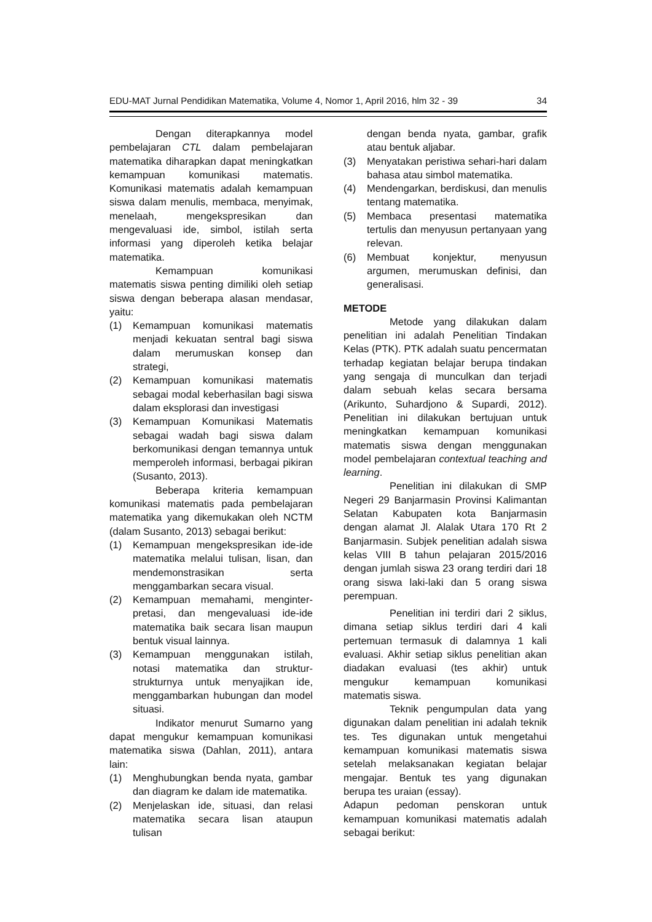EDU-MAT Jurnal Pendidikan Matematika, Volume 4, Nomor 1, April 2016, hlm 32 - 39 34
Dengan diterapkannya model pembelajaran CTL dalam pembelajaran matematika diharapkan dapat meningkatkan kemampuan komunikasi matematis. Komunikasi matematis adalah kemampuan siswa dalam menulis, membaca, menyimak, menelaah, mengekspresikan dan mengevaluasi ide, simbol, istilah serta informasi yang diperoleh ketika belajar matematika.
Kemampuan komunikasi matematis siswa penting dimiliki oleh setiap siswa dengan beberapa alasan mendasar, yaitu:
(1) Kemampuan komunikasi matematis menjadi kekuatan sentral bagi siswa dalam merumuskan konsep dan strategi,
(2) Kemampuan komunikasi matematis sebagai modal keberhasilan bagi siswa dalam eksplorasi dan investigasi
(3) Kemampuan Komunikasi Matematis sebagai wadah bagi siswa dalam berkomunikasi dengan temannya untuk memperoleh informasi, berbagai pikiran (Susanto, 2013).
Beberapa kriteria kemampuan komunikasi matematis pada pembelajaran matematika yang dikemukakan oleh NCTM (dalam Susanto, 2013) sebagai berikut:
(1) Kemampuan mengekspresikan ide-ide matematika melalui tulisan, lisan, dan mendemonstrasikan serta menggambarkan secara visual.
(2) Kemampuan memahami, menginter-pretasi, dan mengevaluasi ide-ide matematika baik secara lisan maupun bentuk visual lainnya.
(3) Kemampuan menggunakan istilah, notasi matematika dan struktur-strukturnya untuk menyajikan ide, menggambarkan hubungan dan model situasi.
Indikator menurut Sumarno yang dapat mengukur kemampuan komunikasi matematika siswa (Dahlan, 2011), antara lain:
(1) Menghubungkan benda nyata, gambar dan diagram ke dalam ide matematika.
(2) Menjelaskan ide, situasi, dan relasi matematika secara lisan ataupun tulisan
dengan benda nyata, gambar, grafik atau bentuk aljabar.
(3) Menyatakan peristiwa sehari-hari dalam bahasa atau simbol matematika.
(4) Mendengarkan, berdiskusi, dan menulis tentang matematika.
(5) Membaca presentasi matematika tertulis dan menyusun pertanyaan yang relevan.
(6) Membuat konjektur, menyusun argumen, merumuskan definisi, dan generalisasi.
METODE
Metode yang dilakukan dalam penelitian ini adalah Penelitian Tindakan Kelas (PTK). PTK adalah suatu pencermatan terhadap kegiatan belajar berupa tindakan yang sengaja di munculkan dan terjadi dalam sebuah kelas secara bersama (Arikunto, Suhardjono & Supardi, 2012). Penelitian ini dilakukan bertujuan untuk meningkatkan kemampuan komunikasi matematis siswa dengan menggunakan model pembelajaran contextual teaching and learning.
Penelitian ini dilakukan di SMP Negeri 29 Banjarmasin Provinsi Kalimantan Selatan Kabupaten kota Banjarmasin dengan alamat Jl. Alalak Utara 170 Rt 2 Banjarmasin. Subjek penelitian adalah siswa kelas VIII B tahun pelajaran 2015/2016 dengan jumlah siswa 23 orang terdiri dari 18 orang siswa laki-laki dan 5 orang siswa perempuan.
Penelitian ini terdiri dari 2 siklus, dimana setiap siklus terdiri dari 4 kali pertemuan termasuk di dalamnya 1 kali evaluasi. Akhir setiap siklus penelitian akan diadakan evaluasi (tes akhir) untuk mengukur kemampuan komunikasi matematis siswa.
Teknik pengumpulan data yang digunakan dalam penelitian ini adalah teknik tes. Tes digunakan untuk mengetahui kemampuan komunikasi matematis siswa setelah melaksanakan kegiatan belajar mengajar. Bentuk tes yang digunakan berupa tes uraian (essay).
Adapun pedoman penskoran untuk kemampuan komunikasi matematis adalah sebagai berikut: